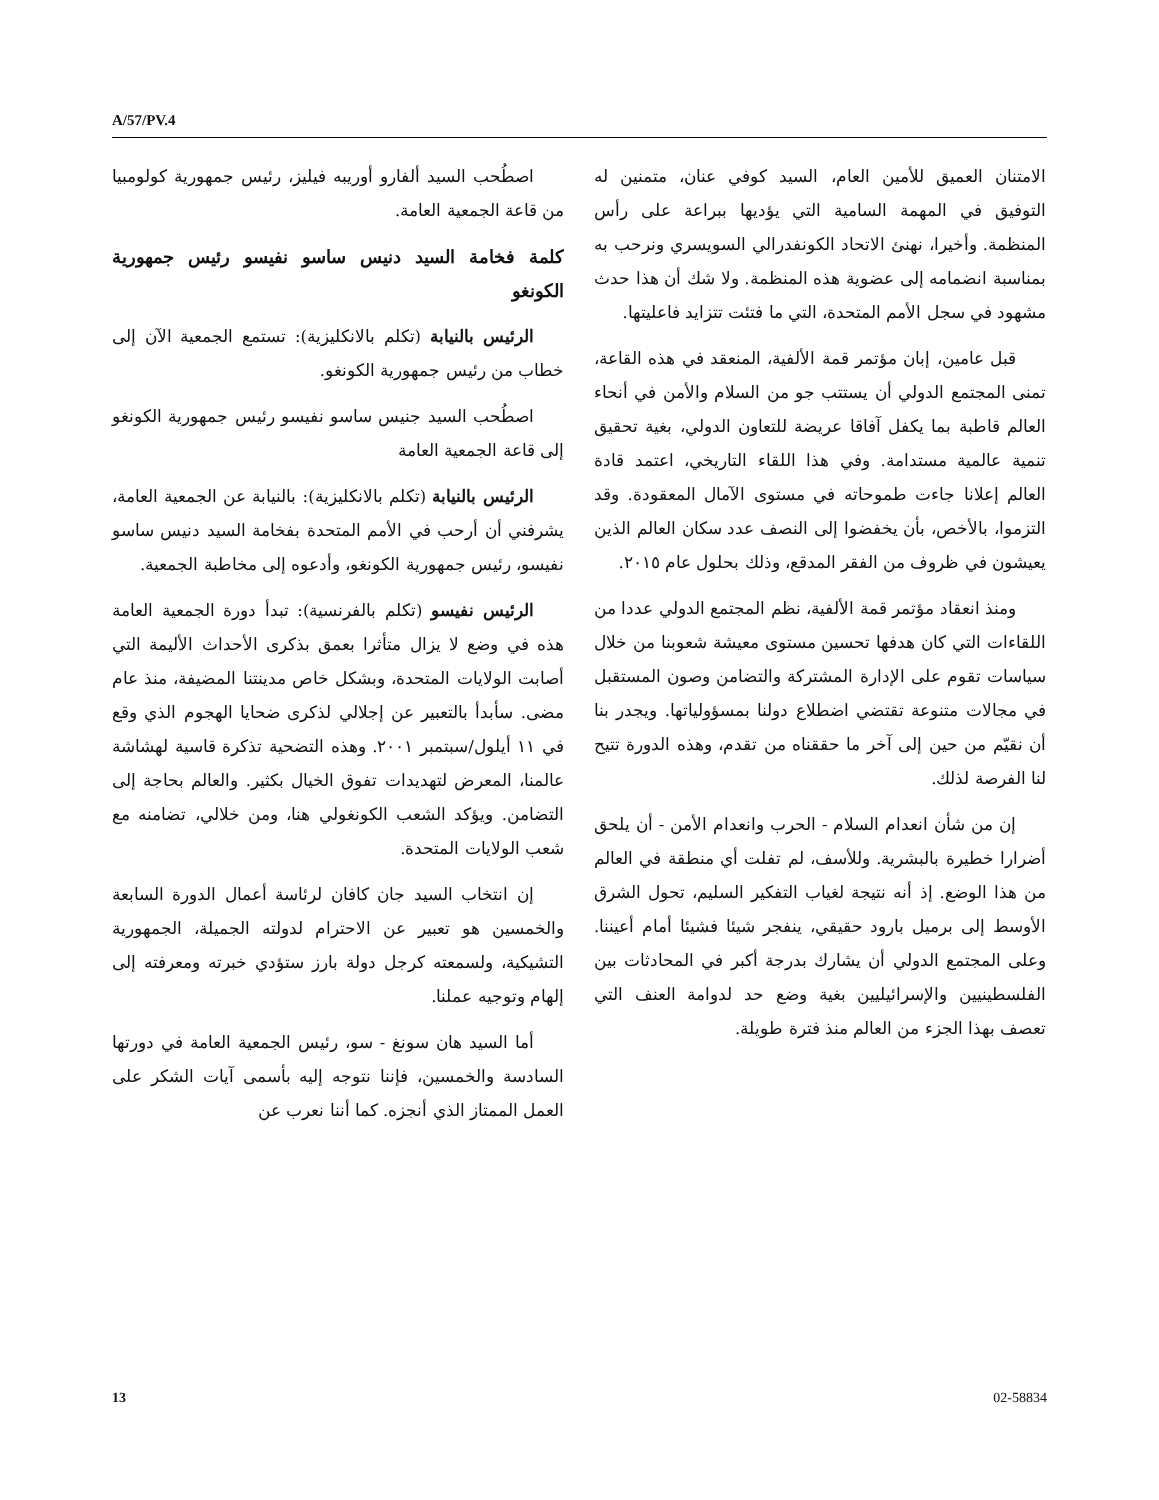A/57/PV.4
اصطُحب السيد ألفارو أوريبه فيليز، رئيس جمهورية كولومبيا من قاعة الجمعية العامة.
كلمة فخامة السيد دنيس ساسو نفيسو رئيس جمهورية الكونغو
الرئيس بالنيابة (تكلم بالانكليزية): تستمع الجمعية الآن إلى خطاب من رئيس جمهورية الكونغو.
اصطُحب السيد جنيس ساسو نفيسو رئيس جمهورية الكونغو إلى قاعة الجمعية العامة
الرئيس بالنيابة (تكلم بالانكليزية): بالنيابة عن الجمعية العامة، يشرفني أن أرحب في الأمم المتحدة بفخامة السيد دنيس ساسو نفيسو، رئيس جمهورية الكونغو، وأدعوه إلى مخاطبة الجمعية.
الرئيس نفيسو (تكلم بالفرنسية): تبدأ دورة الجمعية العامة هذه في وضع لا يزال متأثرا بعمق بذكرى الأحداث الأليمة التي أصابت الولايات المتحدة، وبشكل خاص مدينتنا المضيفة، منذ عام مضى. سأبدأ بالتعبير عن إجلالي لذكرى ضحايا الهجوم الذي وقع في ١١ أيلول/سبتمبر ٢٠٠١. وهذه التضحية تذكرة قاسية لهشاشة عالمنا، المعرض لتهديدات تفوق الخيال بكثير. والعالم بحاجة إلى التضامن. ويؤكد الشعب الكونغولي هنا، ومن خلالي، تضامنه مع شعب الولايات المتحدة.
إن انتخاب السيد جان كافان لرئاسة أعمال الدورة السابعة والخمسين هو تعبير عن الاحترام لدولته الجميلة، الجمهورية التشيكية، ولسمعته كرجل دولة بارز ستؤدي خبرته ومعرفته إلى إلهام وتوجيه عملنا.
أما السيد هان سونغ - سو، رئيس الجمعية العامة في دورتها السادسة والخمسين، فإننا نتوجه إليه بأسمى آيات الشكر على العمل الممتاز الذي أنجزه. كما أننا نعرب عن
الامتنان العميق للأمين العام، السيد كوفي عنان، متمنين له التوفيق في المهمة السامية التي يؤديها ببراعة على رأس المنظمة. وأخيرا، نهنئ الاتحاد الكونفدرالي السويسري ونرحب به بمناسبة انضمامه إلى عضوية هذه المنظمة. ولا شك أن هذا حدث مشهود في سجل الأمم المتحدة، التي ما فتئت تتزايد فاعليتها.
قبل عامين، إبان مؤتمر قمة الألفية، المنعقد في هذه القاعة، تمنى المجتمع الدولي أن يستتب جو من السلام والأمن في أنحاء العالم قاطبة بما يكفل آفاقا عريضة للتعاون الدولي، بغية تحقيق تنمية عالمية مستدامة. وفي هذا اللقاء التاريخي، اعتمد قادة العالم إعلانا جاءت طموحاته في مستوى الآمال المعقودة. وقد التزموا، بالأخص، بأن يخفضوا إلى النصف عدد سكان العالم الذين يعيشون في ظروف من الفقر المدقع، وذلك بحلول عام ٢٠١٥.
ومنذ انعقاد مؤتمر قمة الألفية، نظم المجتمع الدولي عددا من اللقاءات التي كان هدفها تحسين مستوى معيشة شعوبنا من خلال سياسات تقوم على الإدارة المشتركة والتضامن وصون المستقبل في مجالات متنوعة تقتضي اضطلاع دولنا بمسؤولياتها. ويجدر بنا أن نقيّم من حين إلى آخر ما حققناه من تقدم، وهذه الدورة تتيح لنا الفرصة لذلك.
إن من شأن انعدام السلام - الحرب وانعدام الأمن - أن يلحق أضرارا خطيرة بالبشرية. وللأسف، لم تفلت أي منطقة في العالم من هذا الوضع. إذ أنه نتيجة لغياب التفكير السليم، تحول الشرق الأوسط إلى برميل بارود حقيقي، ينفجر شيئا فشيئا أمام أعيننا. وعلى المجتمع الدولي أن يشارك بدرجة أكبر في المحادثات بين الفلسطينيين والإسرائيليين بغية وضع حد لدوامة العنف التي تعصف بهذا الجزء من العالم منذ فترة طويلة.
13 02-58834